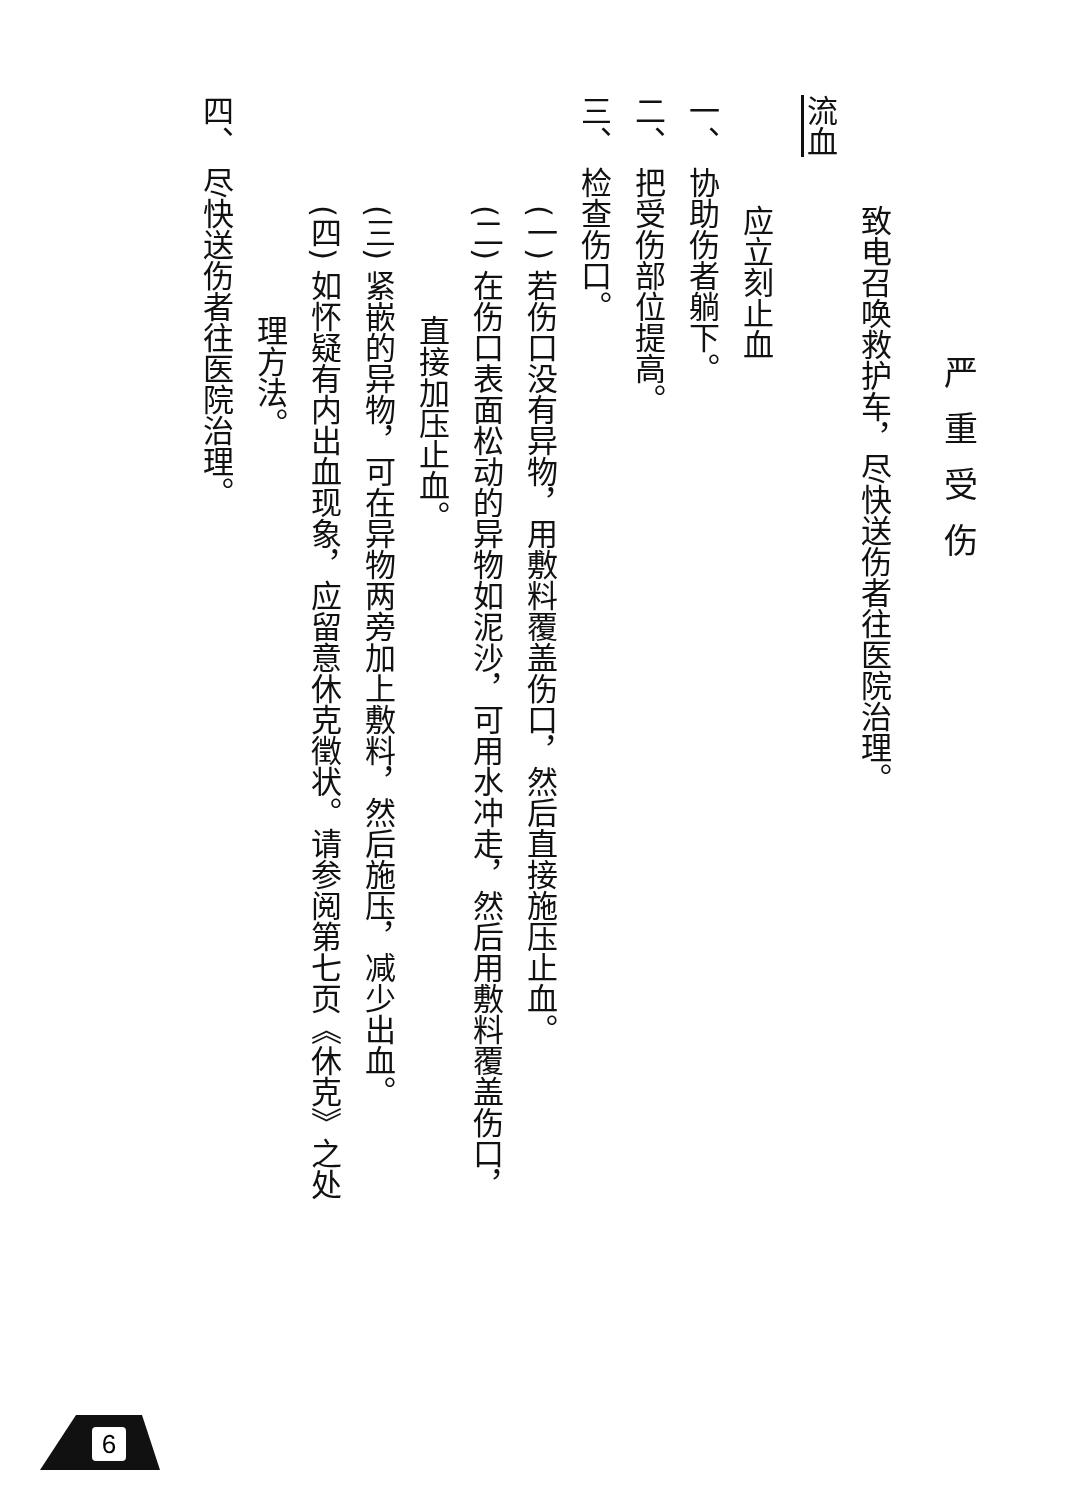严重受伤
致电召唤救护车，尽快送伤者往医院治理。
流血
应立刻止血
一、 协助伤者躺下。
二、 把受伤部位提高。
三、 检查伤口。
(一) 若伤口没有异物，用敷料覆盖伤口，然后直接施压止血。
(二) 在伤口表面松动的异物如泥沙，可用水冲走，然后用敷料覆盖伤口，
直接加压止血。
(三) 紧嵌的异物，可在异物两旁加上敷料，然后施压，减少出血。
(四) 如怀疑有内出血现象，应留意休克徵状。请参阅第七页《休克》之处
理方法。
四、 尽快送伤者往医院治理。
6